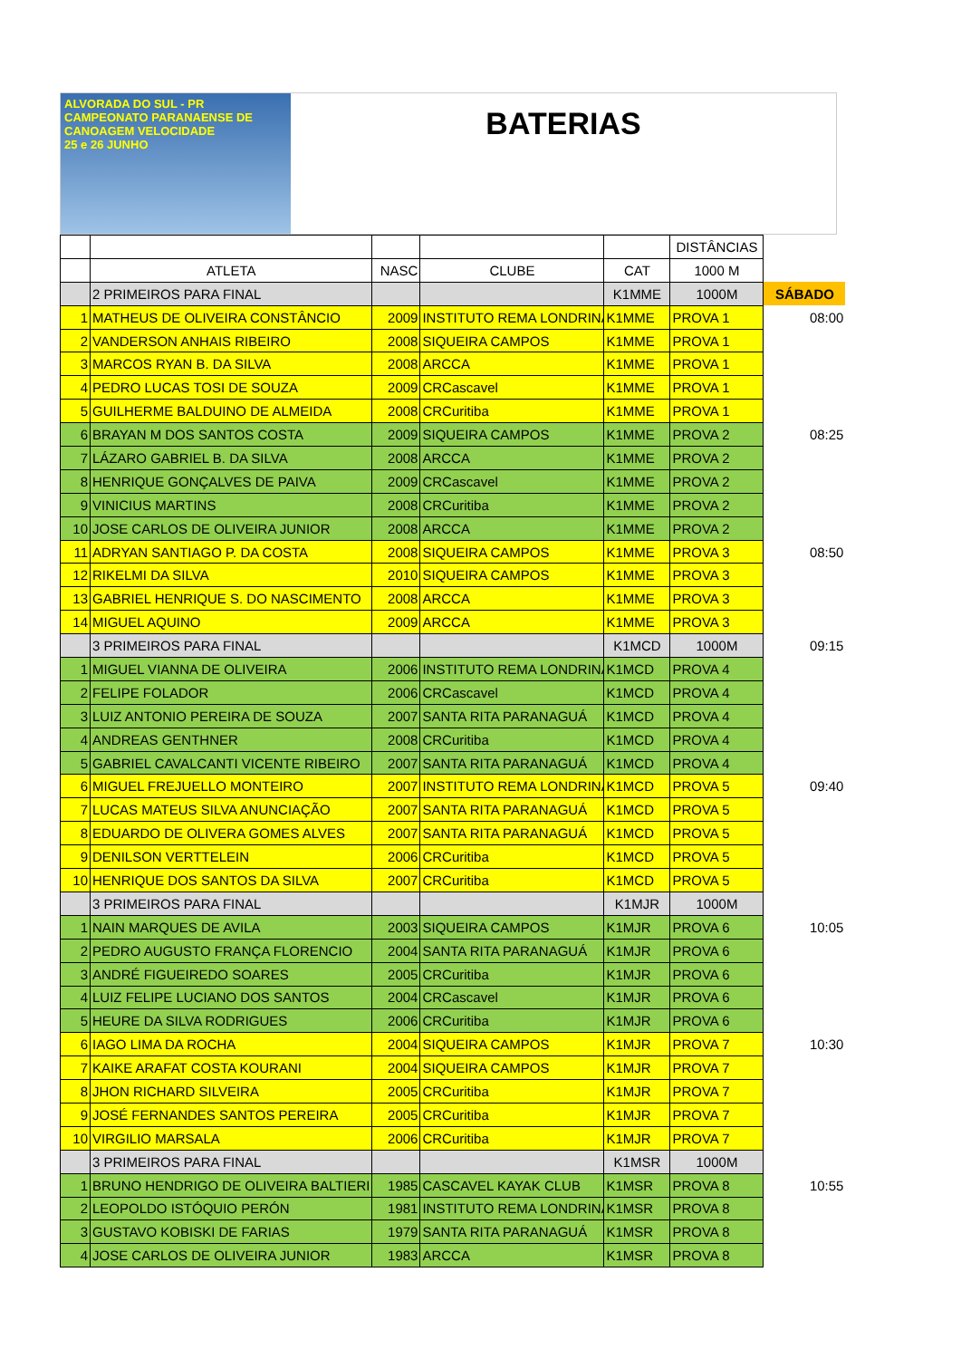ALVORADA DO SUL - PR
CAMPEONATO PARANAENSE DE
CANOAGEM VELOCIDADE
25 e 26 JUNHO
BATERIAS
| | | | | | DISTÂNCIAS | |
| | ATLETA | NASC | CLUBE | CAT | 1000 M | |
| | 2 PRIMEIROS PARA FINAL | | | K1MME | 1000M | SÁBADO |
| 1 | MATHEUS DE OLIVEIRA CONSTÂNCIO | 2009 | INSTITUTO REMA LONDRINA | K1MME | PROVA 1 | 08:00 |
| 2 | VANDERSON ANHAIS RIBEIRO | 2008 | SIQUEIRA CAMPOS | K1MME | PROVA 1 | |
| 3 | MARCOS RYAN B. DA SILVA | 2008 | ARCCA | K1MME | PROVA 1 | |
| 4 | PEDRO LUCAS TOSI DE SOUZA | 2009 | CRCascavel | K1MME | PROVA 1 | |
| 5 | GUILHERME BALDUINO DE ALMEIDA | 2008 | CRCuritiba | K1MME | PROVA 1 | |
| 6 | BRAYAN M DOS SANTOS COSTA | 2009 | SIQUEIRA CAMPOS | K1MME | PROVA 2 | 08:25 |
| 7 | LÁZARO GABRIEL B. DA SILVA | 2008 | ARCCA | K1MME | PROVA 2 | |
| 8 | HENRIQUE GONÇALVES DE PAIVA | 2009 | CRCascavel | K1MME | PROVA 2 | |
| 9 | VINICIUS MARTINS | 2008 | CRCuritiba | K1MME | PROVA 2 | |
| 10 | JOSE CARLOS DE OLIVEIRA JUNIOR | 2008 | ARCCA | K1MME | PROVA 2 | |
| 11 | ADRYAN SANTIAGO P. DA COSTA | 2008 | SIQUEIRA CAMPOS | K1MME | PROVA 3 | 08:50 |
| 12 | RIKELMI DA SILVA | 2010 | SIQUEIRA CAMPOS | K1MME | PROVA 3 | |
| 13 | GABRIEL HENRIQUE S. DO NASCIMENTO | 2008 | ARCCA | K1MME | PROVA 3 | |
| 14 | MIGUEL AQUINO | 2009 | ARCCA | K1MME | PROVA 3 | |
| | 3 PRIMEIROS PARA FINAL | | | K1MCD | 1000M | 09:15 |
| 1 | MIGUEL VIANNA DE OLIVEIRA | 2006 | INSTITUTO REMA LONDRINA | K1MCD | PROVA 4 | |
| 2 | FELIPE FOLADOR | 2006 | CRCascavel | K1MCD | PROVA 4 | |
| 3 | LUIZ ANTONIO PEREIRA DE SOUZA | 2007 | SANTA RITA PARANAGUÁ | K1MCD | PROVA 4 | |
| 4 | ANDREAS GENTHNER | 2008 | CRCuritiba | K1MCD | PROVA 4 | |
| 5 | GABRIEL CAVALCANTI VICENTE RIBEIRO | 2007 | SANTA RITA PARANAGUÁ | K1MCD | PROVA 4 | |
| 6 | MIGUEL FREJUELLO MONTEIRO | 2007 | INSTITUTO REMA LONDRINA | K1MCD | PROVA 5 | 09:40 |
| 7 | LUCAS MATEUS SILVA ANUNCIAÇÃO | 2007 | SANTA RITA PARANAGUÁ | K1MCD | PROVA 5 | |
| 8 | EDUARDO DE OLIVERA GOMES ALVES | 2007 | SANTA RITA PARANAGUÁ | K1MCD | PROVA 5 | |
| 9 | DENILSON VERTTELEIN | 2006 | CRCuritiba | K1MCD | PROVA 5 | |
| 10 | HENRIQUE DOS SANTOS DA SILVA | 2007 | CRCuritiba | K1MCD | PROVA 5 | |
| | 3 PRIMEIROS PARA FINAL | | | K1MJR | 1000M | |
| 1 | NAIN MARQUES DE AVILA | 2003 | SIQUEIRA CAMPOS | K1MJR | PROVA 6 | 10:05 |
| 2 | PEDRO AUGUSTO FRANÇA FLORENCIO | 2004 | SANTA RITA PARANAGUÁ | K1MJR | PROVA 6 | |
| 3 | ANDRÉ FIGUEIREDO SOARES | 2005 | CRCuritiba | K1MJR | PROVA 6 | |
| 4 | LUIZ FELIPE LUCIANO DOS SANTOS | 2004 | CRCascavel | K1MJR | PROVA 6 | |
| 5 | HEURE DA SILVA RODRIGUES | 2006 | CRCuritiba | K1MJR | PROVA 6 | |
| 6 | IAGO LIMA DA ROCHA | 2004 | SIQUEIRA CAMPOS | K1MJR | PROVA 7 | 10:30 |
| 7 | KAIKE ARAFAT COSTA KOURANI | 2004 | SIQUEIRA CAMPOS | K1MJR | PROVA 7 | |
| 8 | JHON RICHARD SILVEIRA | 2005 | CRCuritiba | K1MJR | PROVA 7 | |
| 9 | JOSÉ FERNANDES SANTOS PEREIRA | 2005 | CRCuritiba | K1MJR | PROVA 7 | |
| 10 | VIRGILIO MARSALA | 2006 | CRCuritiba | K1MJR | PROVA 7 | |
| | 3 PRIMEIROS PARA FINAL | | | K1MSR | 1000M | |
| 1 | BRUNO HENDRIGO DE OLIVEIRA BALTIERI | 1985 | CASCAVEL KAYAK CLUB | K1MSR | PROVA 8 | 10:55 |
| 2 | LEOPOLDO ISTÓQUIO PERÓN | 1981 | INSTITUTO REMA LONDRINA | K1MSR | PROVA 8 | |
| 3 | GUSTAVO KOBISKI DE FARIAS | 1979 | SANTA RITA PARANAGUÁ | K1MSR | PROVA 8 | |
| 4 | JOSE CARLOS DE OLIVEIRA JUNIOR | 1983 | ARCCA | K1MSR | PROVA 8 | |